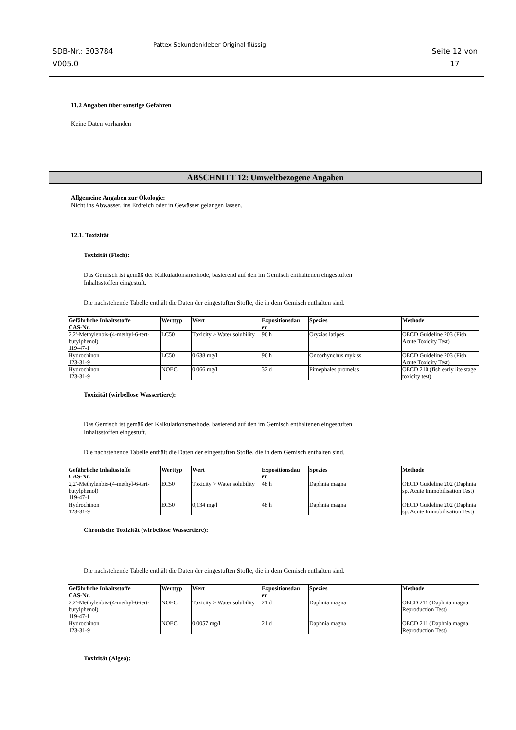SDB-Nr.: 303784
V005.0
Pattex Sekundenkleber Original flüssig
Seite 12 von
17
11.2 Angaben über sonstige Gefahren
Keine Daten vorhanden
ABSCHNITT 12: Umweltbezogene Angaben
Allgemeine Angaben zur Ökologie:
Nicht ins Abwasser, ins Erdreich oder in Gewässer gelangen lassen.
12.1. Toxizität
Toxizität (Fisch):
Das Gemisch ist gemäß der Kalkulationsmethode, basierend auf den im Gemisch enthaltenen eingestuften
Inhaltsstoffen eingestuft.
Die nachstehende Tabelle enthält die Daten der eingestuften Stoffe, die in dem Gemisch enthalten sind.
| Gefährliche Inhaltsstoffe CAS-Nr. | Werttyp | Wert | Expositionsdau er | Spezies | Methode |
| --- | --- | --- | --- | --- | --- |
| 2,2'-Methylenbis-(4-methyl-6-tert-butylphenol) 119-47-1 | LC50 | Toxicity > Water solubility | 96 h | Oryzias latipes | OECD Guideline 203 (Fish, Acute Toxicity Test) |
| Hydrochinon 123-31-9 | LC50 | 0,638 mg/l | 96 h | Oncorhynchus mykiss | OECD Guideline 203 (Fish, Acute Toxicity Test) |
| Hydrochinon 123-31-9 | NOEC | 0,066 mg/l | 32 d | Pimephales promelas | OECD 210 (fish early lite stage toxicity test) |
Toxizität (wirbellose Wassertiere):
Das Gemisch ist gemäß der Kalkulationsmethode, basierend auf den im Gemisch enthaltenen eingestuften
Inhaltsstoffen eingestuft.
Die nachstehende Tabelle enthält die Daten der eingestuften Stoffe, die in dem Gemisch enthalten sind.
| Gefährliche Inhaltsstoffe CAS-Nr. | Werttyp | Wert | Expositionsdau er | Spezies | Methode |
| --- | --- | --- | --- | --- | --- |
| 2,2'-Methylenbis-(4-methyl-6-tert-butylphenol) 119-47-1 | EC50 | Toxicity > Water solubility | 48 h | Daphnia magna | OECD Guideline 202 (Daphnia sp. Acute Immobilisation Test) |
| Hydrochinon 123-31-9 | EC50 | 0,134 mg/l | 48 h | Daphnia magna | OECD Guideline 202 (Daphnia sp. Acute Immobilisation Test) |
Chronische Toxizität (wirbellose Wassertiere):
Die nachstehende Tabelle enthält die Daten der eingestuften Stoffe, die in dem Gemisch enthalten sind.
| Gefährliche Inhaltsstoffe CAS-Nr. | Werttyp | Wert | Expositionsdau er | Spezies | Methode |
| --- | --- | --- | --- | --- | --- |
| 2,2'-Methylenbis-(4-methyl-6-tert-butylphenol) 119-47-1 | NOEC | Toxicity > Water solubility | 21 d | Daphnia magna | OECD 211 (Daphnia magna, Reproduction Test) |
| Hydrochinon 123-31-9 | NOEC | 0,0057 mg/l | 21 d | Daphnia magna | OECD 211 (Daphnia magna, Reproduction Test) |
Toxizität (Algea):